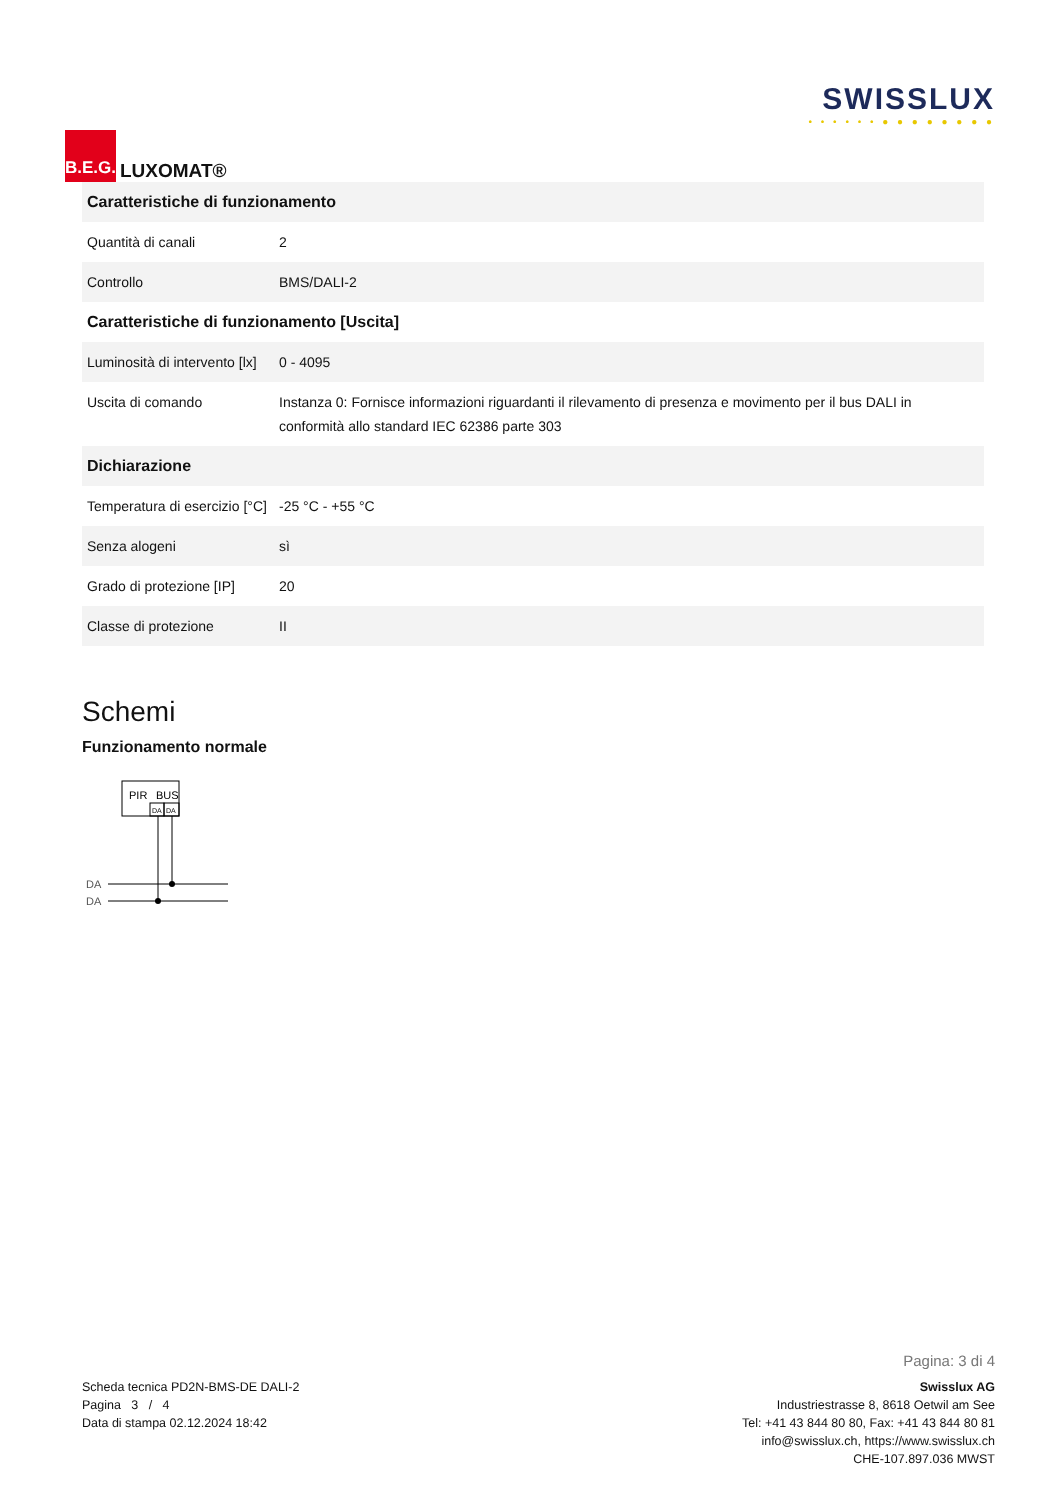B.E.G.
LUXOMAT®
SWISSLUX
• • • • • • ● ● ● ● ● ● ● ●
| Caratteristiche di funzionamento | |
| --- | --- |
| Quantità di canali | 2 |
| Controllo | BMS/DALI-2 |
| Caratteristiche di funzionamento [Uscita] | |
| Luminosità di intervento [lx] | 0 - 4095 |
| Uscita di comando | Instanza 0: Fornisce informazioni riguardanti il rilevamento di presenza e movimento per il bus DALI in conformità allo standard IEC 62386 parte 303 |
| Dichiarazione | |
| Temperatura di esercizio [°C] | -25 °C - +55 °C |
| Senza alogeni | sì |
| Grado di protezione [IP] | 20 |
| Classe di protezione | II |
Schemi
Funzionamento normale
PIR
BUS
DA
DA
DA
DA
Pagina: 3 di 4
Scheda tecnica PD2N-BMS-DE DALI-2
Pagina 3 / 4
Data di stampa 02.12.2024 18:42
Swisslux AG
Industriestrasse 8, 8618 Oetwil am See
Tel: +41 43 844 80 80, Fax: +41 43 844 80 81
info@swisslux.ch, https://www.swisslux.ch
CHE-107.897.036 MWST